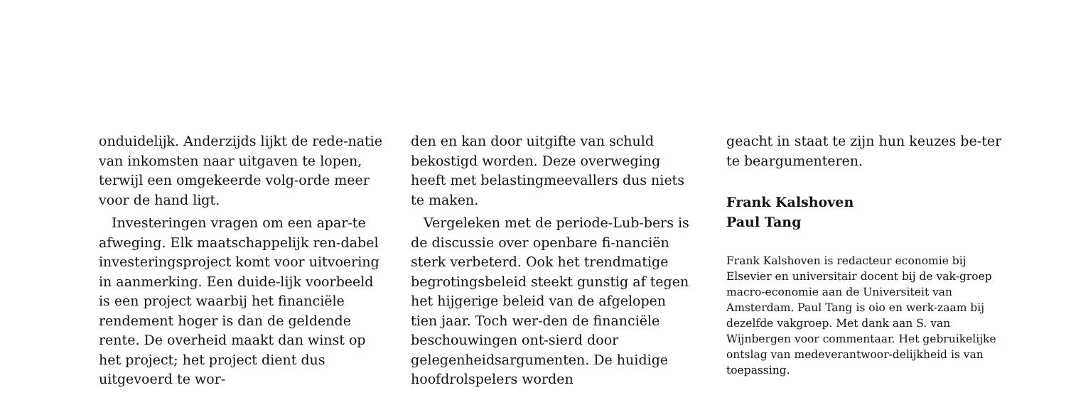onduidelijk. Anderzijds lijkt de rede-natie van inkomsten naar uitgaven te lopen, terwijl een omgekeerde volg-orde meer voor de hand ligt.
Investeringen vragen om een apar-te afweging. Elk maatschappelijk ren-dabel investeringsproject komt voor uitvoering in aanmerking. Een duide-lijk voorbeeld is een project waarbij het financiële rendement hoger is dan de geldende rente. De overheid maakt dan winst op het project; het project dient dus uitgevoerd te wor-
den en kan door uitgifte van schuld bekostigd worden. Deze overweging heeft met belastingmeevallers dus niets te maken.
Vergeleken met de periode-Lub-bers is de discussie over openbare fi-nanciën sterk verbeterd. Ook het trendmatige begrotingsbeleid steekt gunstig af tegen het hijgerige beleid van de afgelopen tien jaar. Toch wer-den de financiële beschouwingen ont-sierd door gelegenheidsargumenten. De huidige hoofdrolspelers worden
geacht in staat te zijn hun keuzes be-ter te beargumenteren.
Frank Kalshoven
Paul Tang
Frank Kalshoven is redacteur economie bij Elsevier en universitair docent bij de vak-groep macro-economie aan de Universiteit van Amsterdam. Paul Tang is oio en werk-zaam bij dezelfde vakgroep. Met dank aan S. van Wijnbergen voor commentaar. Het gebruikelijke ontslag van medeverantwoor-delijkheid is van toepassing.